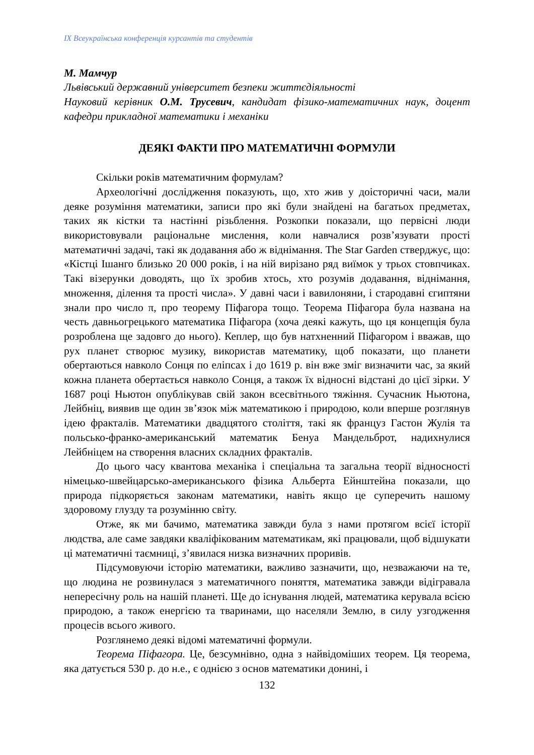IX Всеукраїнська конференція курсантів та студентів
М. Мамчур
Львівський державний університет безпеки життєдіяльності
Науковий керівник О.М. Трусевич, кандидат фізико-математичних наук, доцент кафедри прикладної математики і механіки
ДЕЯКІ ФАКТИ ПРО МАТЕМАТИЧНІ ФОРМУЛИ
Скільки років математичним формулам?
Археологічні дослідження показують, що, хто жив у доісторичні часи, мали деяке розуміння математики, записи про які були знайдені на багатьох предметах, таких як кістки та настінні різьблення. Розкопки показали, що первісні люди використовували раціональне мислення, коли навчалися розв’язувати прості математичні задачі, такі як додавання або ж віднімання. The Star Garden стверджує, що: «Кістці Ішанго близько 20 000 років, і на ній вирізано ряд виїмок у трьох стовпчиках. Такі візерунки доводять, що їх зробив хтось, хто розумів додавання, віднімання, множення, ділення та прості числа». У давні часи і вавилоняни, і стародавні єгиптяни знали про число π, про теорему Піфагора тощо. Теорема Піфагора була названа на честь давньогрецького математика Піфагора (хоча деякі кажуть, що ця концепція була розроблена ще задовго до нього). Кеплер, що був натхненний Піфагором і вважав, що рух планет створює музику, використав математику, щоб показати, що планети обертаються навколо Сонця по еліпсах і до 1619 р. він вже зміг визначити час, за який кожна планета обертається навколо Сонця, а також їх відносні відстані до цієї зірки. У 1687 році Ньютон опублікував свій закон всесвітнього тяжіння. Сучасник Ньютона, Лейбніц, виявив ще один зв’язок між математикою і природою, коли вперше розглянув ідею фракталів. Математики двадцятого століття, такі як француз Гастон Жулія та польсько-франко-американський математик Бенуа Мандельброт, надихнулися Лейбніцем на створення власних складних фракталів.
До цього часу квантова механіка і спеціальна та загальна теорії відносності німецько-швейцарсько-американського фізика Альберта Ейнштейна показали, що природа підкоряється законам математики, навіть якщо це суперечить нашому здоровому глузду та розумінню світу.
Отже, як ми бачимо, математика завжди була з нами протягом всієї історії людства, але саме завдяки кваліфікованим математикам, які працювали, щоб відшукати ці математичні таємниці, з’явилася низка визначних проривів.
Підсумовуючи історію математики, важливо зазначити, що, незважаючи на те, що людина не розвинулася з математичного поняття, математика завжди відігравала непересічну роль на нашій планеті. Ще до існування людей, математика керувала всією природою, а також енергією та тваринами, що населяли Землю, в силу узгодження процесів всього живого.
Розглянемо деякі відомі математичні формули.
Теорема Піфагора. Це, безсумнівно, одна з найвідоміших теорем. Ця теорема, яка датується 530 р. до н.е., є однією з основ математики донині, і
132